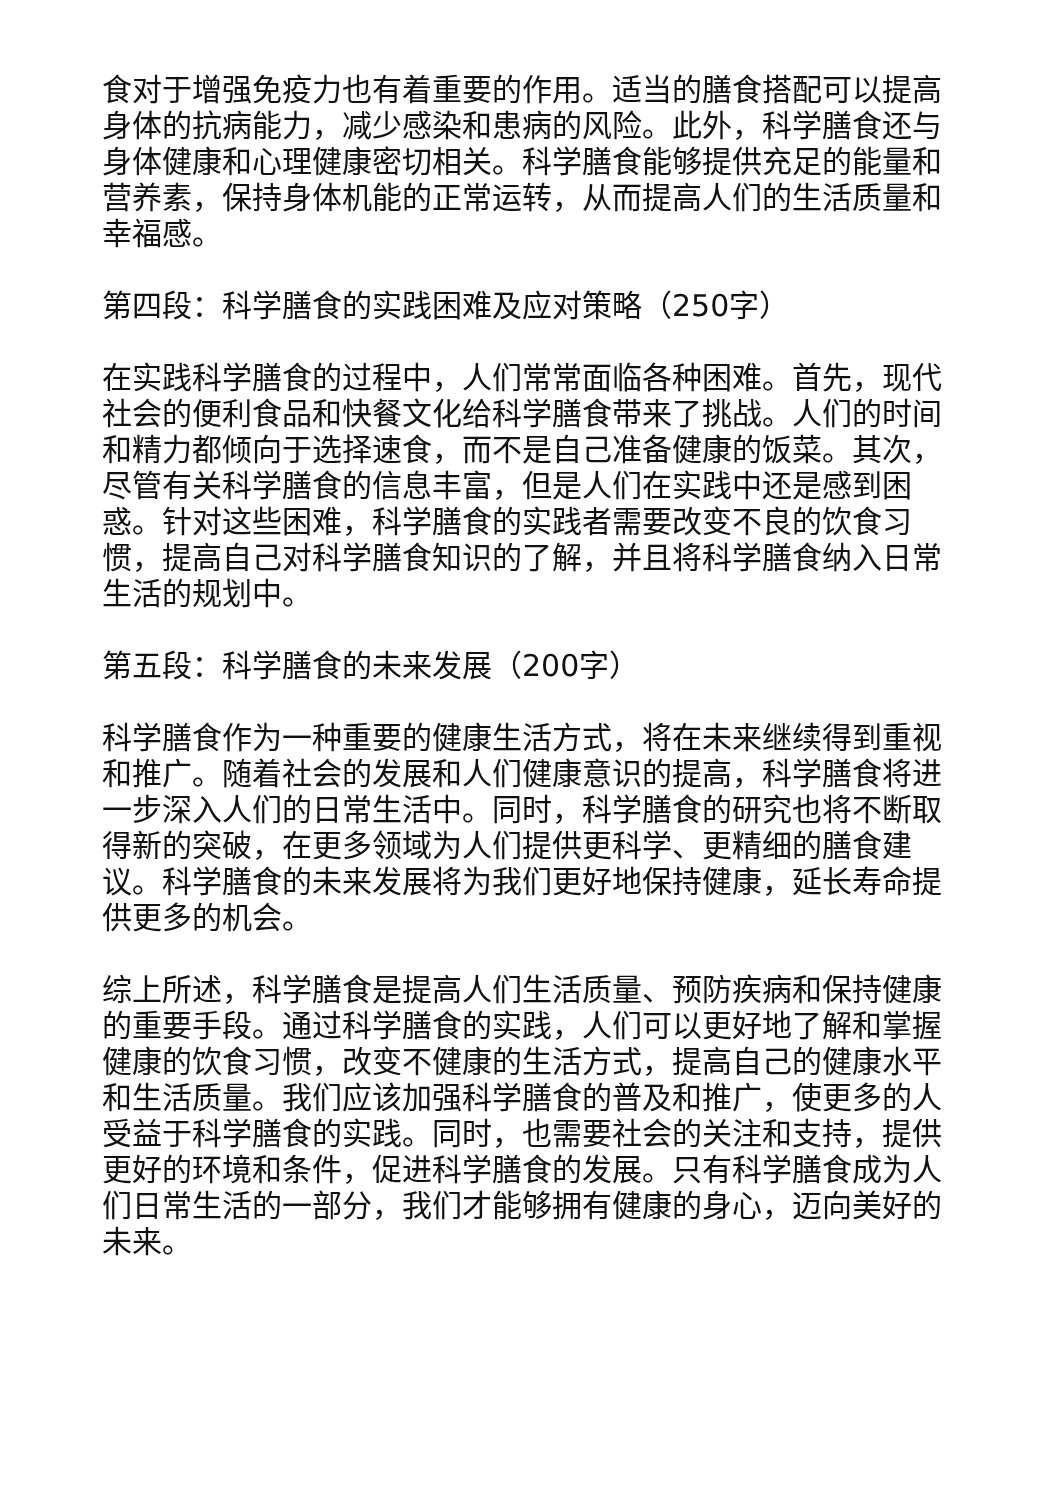食对于增强免疫力也有着重要的作用。适当的膳食搭配可以提高身体的抗病能力，减少感染和患病的风险。此外，科学膳食还与身体健康和心理健康密切相关。科学膳食能够提供充足的能量和营养素，保持身体机能的正常运转，从而提高人们的生活质量和幸福感。
第四段：科学膳食的实践困难及应对策略（250字）
在实践科学膳食的过程中，人们常常面临各种困难。首先，现代社会的便利食品和快餐文化给科学膳食带来了挑战。人们的时间和精力都倾向于选择速食，而不是自己准备健康的饭菜。其次，尽管有关科学膳食的信息丰富，但是人们在实践中还是感到困惑。针对这些困难，科学膳食的实践者需要改变不良的饮食习惯，提高自己对科学膳食知识的了解，并且将科学膳食纳入日常生活的规划中。
第五段：科学膳食的未来发展（200字）
科学膳食作为一种重要的健康生活方式，将在未来继续得到重视和推广。随着社会的发展和人们健康意识的提高，科学膳食将进一步深入人们的日常生活中。同时，科学膳食的研究也将不断取得新的突破，在更多领域为人们提供更科学、更精细的膳食建议。科学膳食的未来发展将为我们更好地保持健康，延长寿命提供更多的机会。
综上所述，科学膳食是提高人们生活质量、预防疾病和保持健康的重要手段。通过科学膳食的实践，人们可以更好地了解和掌握健康的饮食习惯，改变不健康的生活方式，提高自己的健康水平和生活质量。我们应该加强科学膳食的普及和推广，使更多的人受益于科学膳食的实践。同时，也需要社会的关注和支持，提供更好的环境和条件，促进科学膳食的发展。只有科学膳食成为人们日常生活的一部分，我们才能够拥有健康的身心，迈向美好的未来。